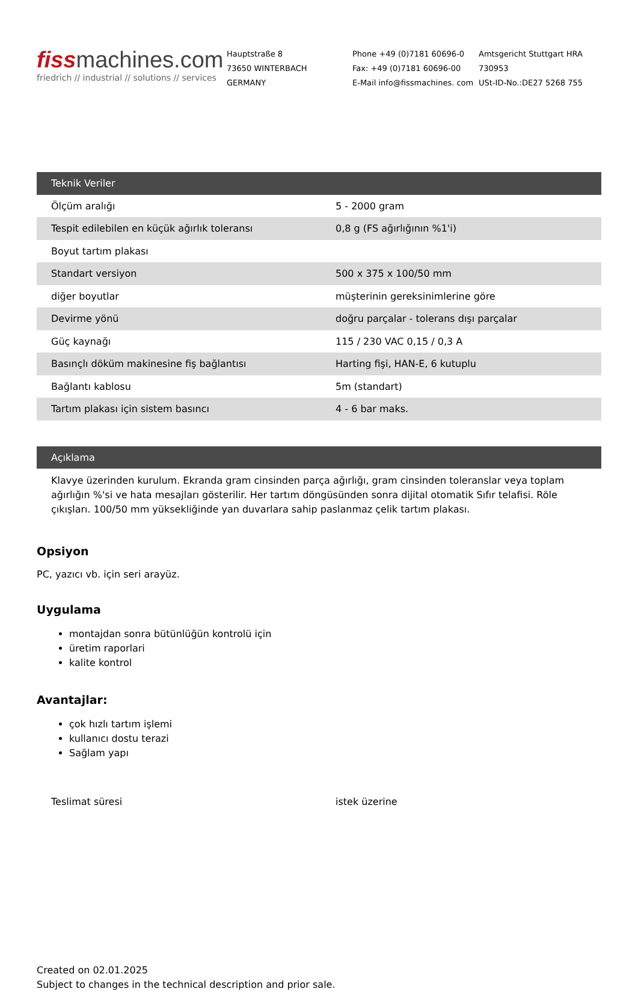fiss machines.com
friedrich // industrial // solutions // services
Hauptstraße 8
73650 WINTERBACH
GERMANY
Phone +49 (0)7181 60696-0
Fax: +49 (0)7181 60696-00
E-Mail info@fissmachines. com
Amtsgericht Stuttgart HRA
730953
USt-ID-No.:DE27 5268 755
| Teknik Veriler | |
| --- | --- |
| Ölçüm aralığı | 5 - 2000 gram |
| Tespit edilebilen en küçük ağırlık toleransı | 0,8 g (FS ağırlığının %1'i) |
| Boyut tartım plakası | |
| Standart versiyon | 500 x 375 x 100/50 mm |
| diğer boyutlar | müşterinin gereksinimlerine göre |
| Devirme yönü | doğru parçalar - tolerans dışı parçalar |
| Güç kaynağı | 115 / 230 VAC 0,15 / 0,3 A |
| Basınçlı döküm makinesine fiş bağlantısı | Harting fişi, HAN-E, 6 kutuplu |
| Bağlantı kablosu | 5m (standart) |
| Tartım plakası için sistem basıncı | 4 - 6 bar maks. |
Açıklama
Klavye üzerinden kurulum. Ekranda gram cinsinden parça ağırlığı, gram cinsinden toleranslar veya toplam ağırlığın %'si ve hata mesajları gösterilir. Her tartım döngüsünden sonra dijital otomatik Sıfır telafisi. Röle çıkışları. 100/50 mm yüksekliğinde yan duvarlara sahip paslanmaz çelik tartım plakası.
Opsiyon
PC, yazıcı vb. için seri arayüz.
Uygulama
montajdan sonra bütünlüğün kontrolü için
üretim raporlari
kalite kontrol
Avantajlar:
çok hızlı tartım işlemi
kullanıcı dostu terazi
Sağlam yapı
| Teslimat süresi | istek üzerine |
Created on 02.01.2025
Subject to changes in the technical description and prior sale.